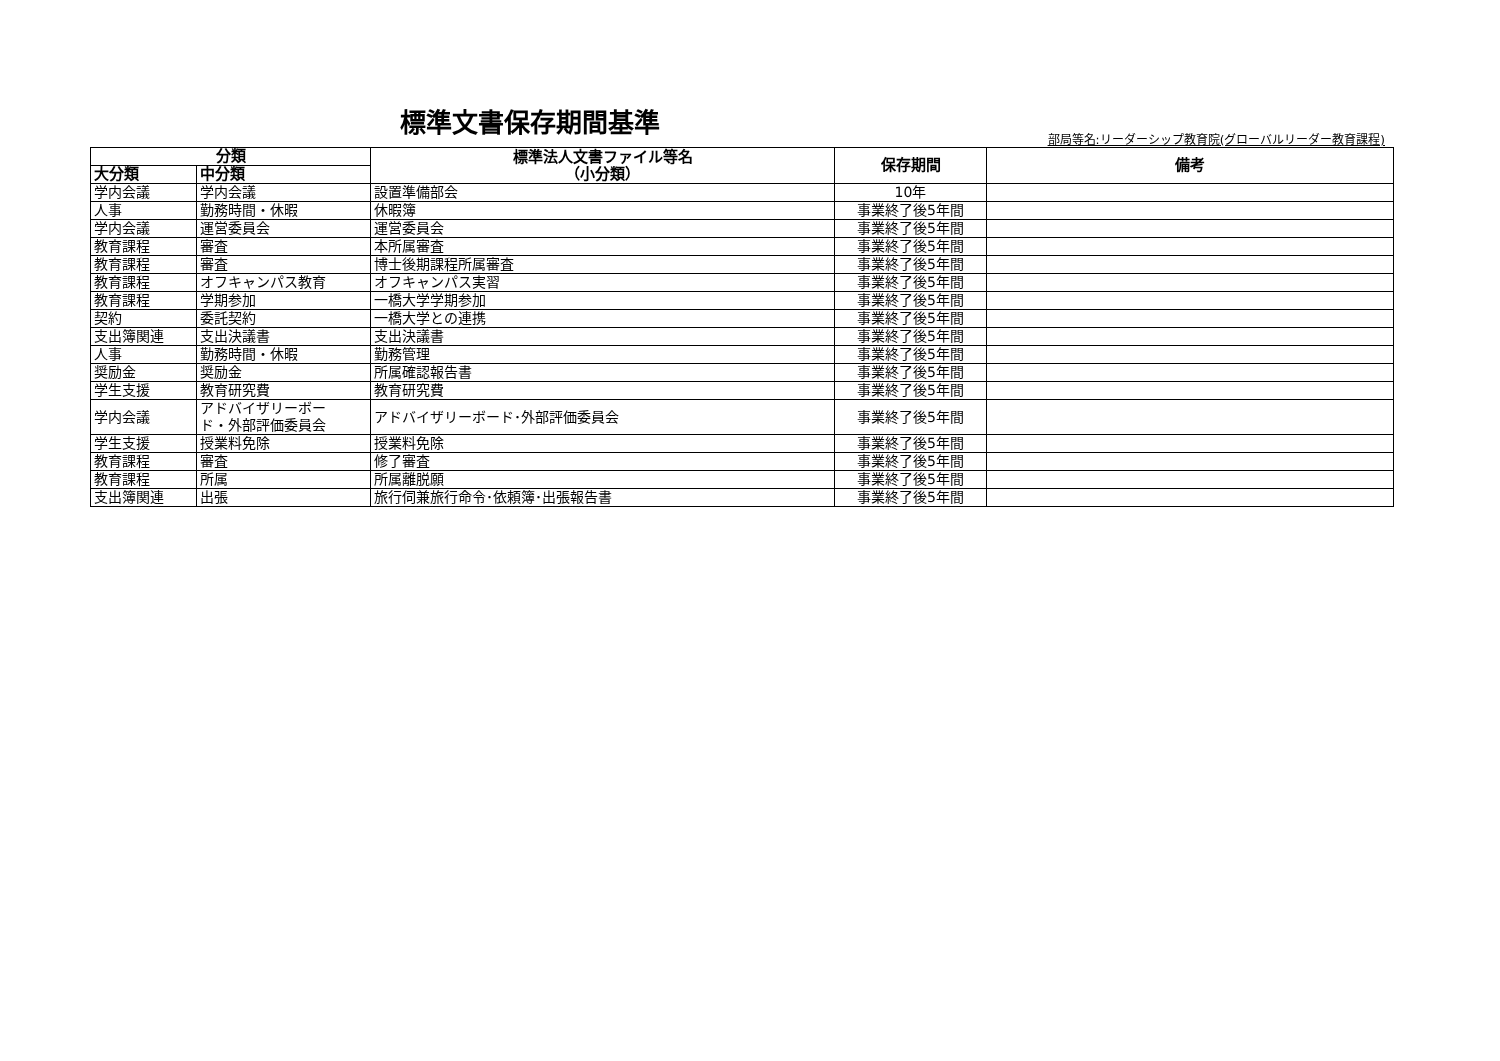標準文書保存期間基準
部局等名:リーダーシップ教育院(グローバルリーダー教育課程)
| 分類 | | 標準法人文書ファイル等名 （小分類） | 保存期間 | 備考 |
| --- | --- | --- | --- | --- |
| 大分類 | 中分類 | | | |
| 学内会議 | 学内会議 | 設置準備部会 | 10年 | |
| 人事 | 勤務時間・休暇 | 休暇簿 | 事業終了後5年間 | |
| 学内会議 | 運営委員会 | 運営委員会 | 事業終了後5年間 | |
| 教育課程 | 審査 | 本所属審査 | 事業終了後5年間 | |
| 教育課程 | 審査 | 博士後期課程所属審査 | 事業終了後5年間 | |
| 教育課程 | オフキャンパス教育 | オフキャンパス実習 | 事業終了後5年間 | |
| 教育課程 | 学期参加 | 一橋大学学期参加 | 事業終了後5年間 | |
| 契約 | 委託契約 | 一橋大学との連携 | 事業終了後5年間 | |
| 支出簿関連 | 支出決議書 | 支出決議書 | 事業終了後5年間 | |
| 人事 | 勤務時間・休暇 | 勤務管理 | 事業終了後5年間 | |
| 奨励金 | 奨励金 | 所属確認報告書 | 事業終了後5年間 | |
| 学生支援 | 教育研究費 | 教育研究費 | 事業終了後5年間 | |
| 学内会議 | アドバイザリーボー ド・外部評価委員会 | アドバイザリーボード･外部評価委員会 | 事業終了後5年間 | |
| 学生支援 | 授業料免除 | 授業料免除 | 事業終了後5年間 | |
| 教育課程 | 審査 | 修了審査 | 事業終了後5年間 | |
| 教育課程 | 所属 | 所属離脱願 | 事業終了後5年間 | |
| 支出簿関連 | 出張 | 旅行伺兼旅行命令･依頼簿･出張報告書 | 事業終了後5年間 | |